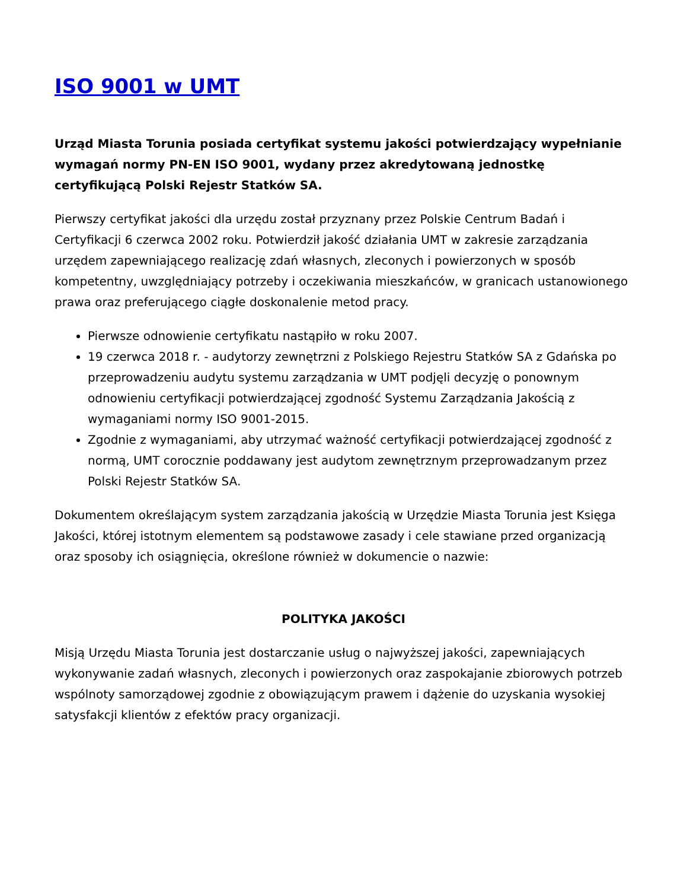ISO 9001 w UMT
Urząd Miasta Torunia posiada certyfikat systemu jakości potwierdzający wypełnianie wymagań normy PN-EN ISO 9001, wydany przez akredytowaną jednostkę certyfikującą Polski Rejestr Statków SA.
Pierwszy certyfikat jakości dla urzędu został przyznany przez Polskie Centrum Badań i Certyfikacji 6 czerwca 2002 roku. Potwierdził jakość działania UMT w zakresie zarządzania urzędem zapewniającego realizację zdań własnych, zleconych i powierzonych w sposób kompetentny, uwzględniający potrzeby i oczekiwania mieszkańców, w granicach ustanowionego prawa oraz preferującego ciągłe doskonalenie metod pracy.
Pierwsze odnowienie certyfikatu nastąpiło w roku 2007.
19 czerwca 2018 r. - audytorzy zewnętrzni z Polskiego Rejestru Statków SA z Gdańska po przeprowadzeniu audytu systemu zarządzania w UMT podjęli decyzję o ponownym odnowieniu certyfikacji potwierdzającej zgodność Systemu Zarządzania Jakością z wymaganiami normy ISO 9001-2015.
Zgodnie z wymaganiami, aby utrzymać ważność certyfikacji potwierdzającej zgodność z normą, UMT corocznie poddawany jest audytom zewnętrznym przeprowadzanym przez Polski Rejestr Statków SA.
Dokumentem określającym system zarządzania jakością w Urzędzie Miasta Torunia jest Księga Jakości, której istotnym elementem są podstawowe zasady i cele stawiane przed organizacją oraz sposoby ich osiągnięcia, określone również w dokumencie o nazwie:
POLITYKA JAKOŚCI
Misją Urzędu Miasta Torunia jest dostarczanie usług o najwyższej jakości, zapewniających wykonywanie zadań własnych, zleconych i powierzonych oraz zaspokajanie zbiorowych potrzeb wspólnoty samorządowej zgodnie z obowiązującym prawem i dążenie do uzyskania wysokiej satysfakcji klientów z efektów pracy organizacji.